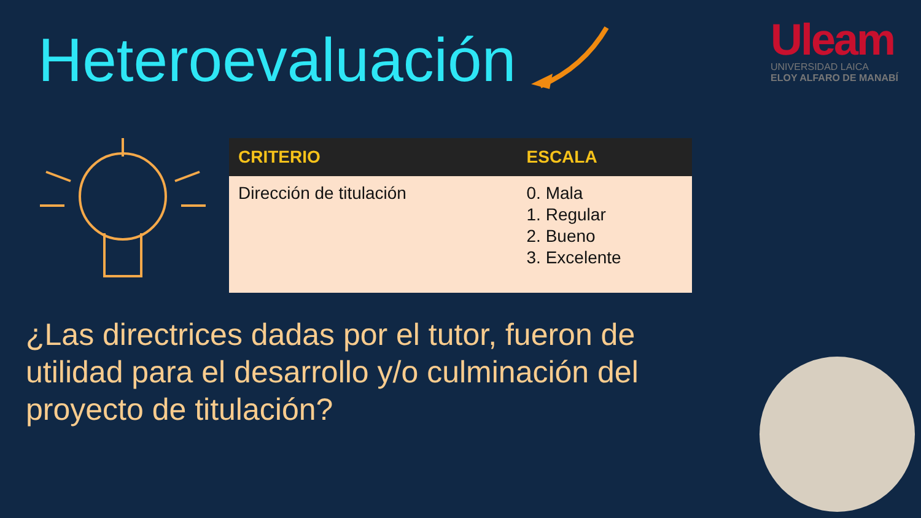Heteroevaluación
Uleam
UNIVERSIDAD LAICA
ELOY ALFARO DE MANABÍ
| CRITERIO | ESCALA |
| --- | --- |
| Dirección de titulación | 0. Mala 1. Regular 2. Bueno 3. Excelente |
¿Las directrices dadas por el tutor, fueron de utilidad para el desarrollo y/o culminación del proyecto de titulación?